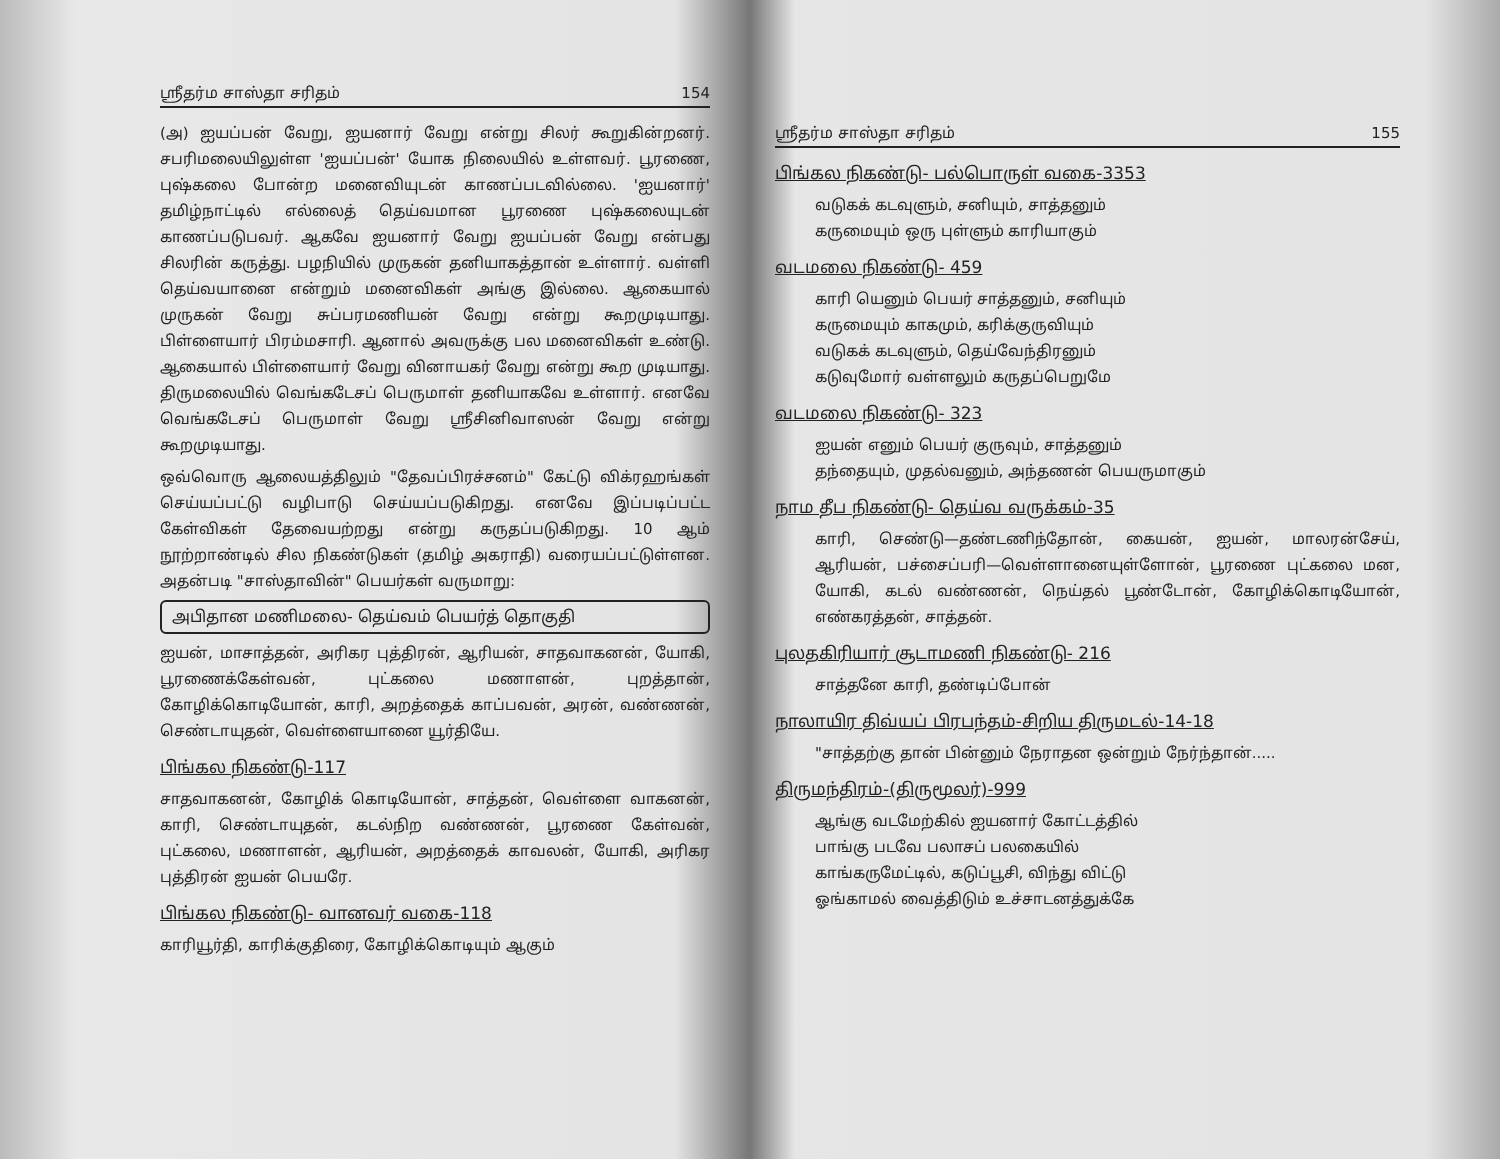ஸ்ரீதர்ம சாஸ்தா சரிதம் 154
(அ) ஐயப்பன் வேறு, ஐயனார் வேறு என்று சிலர் கூறுகின்றனர். சபரிமலையிலுள்ள 'ஐயப்பன்' யோக நிலையில் உள்ளவர். பூரணை, புஷ்கலை போன்ற மனைவியுடன் காணப்படவில்லை. 'ஐயனார்' தமிழ்நாட்டில் எல்லைத் தெய்வமான பூரணை புஷ்கலையுடன் காணப்படுபவர். ஆகவே ஐயனார் வேறு ஐயப்பன் வேறு என்பது சிலரின் கருத்து. பழநியில் முருகன் தனியாகத்தான் உள்ளார். வள்ளி தெய்வயானை என்றும் மனைவிகள் அங்கு இல்லை. ஆகையால் முருகன் வேறு சுப்பரமணியன் வேறு என்று கூறமுடியாது. பிள்ளையார் பிரம்மசாரி. ஆனால் அவருக்கு பல மனைவிகள் உண்டு. ஆகையால் பிள்ளையார் வேறு வினாயகர் வேறு என்று கூற முடியாது. திருமலையில் வெங்கடேசப் பெருமாள் தனியாகவே உள்ளார். எனவே வெங்கடேசப் பெருமாள் வேறு ஸ்ரீசினிவாஸன் வேறு என்று கூறமுடியாது.
ஒவ்வொரு ஆலையத்திலும் "தேவப்பிரச்சனம்" கேட்டு விக்ரஹங்கள் செய்யப்பட்டு வழிபாடு செய்யப்படுகிறது. எனவே இப்படிப்பட்ட கேள்விகள் தேவையற்றது என்று கருதப்படுகிறது. 10 ஆம் நூற்றாண்டில் சில நிகண்டுகள் (தமிழ் அகராதி) வரையப்பட்டுள்ளன. அதன்படி "சாஸ்தாவின்" பெயர்கள் வருமாறு:
அபிதான மணிமலை- தெய்வம் பெயர்த் தொகுதி
ஐயன், மாசாத்தன், அரிகர புத்திரன், ஆரியன், சாதவாகனன், யோகி, பூரணைக்கேள்வன், புட்கலை மணாளன், புறத்தான், கோழிக்கொடியோன், காரி, அறத்தைக் காப்பவன், அரன், வண்ணன், செண்டாயுதன், வெள்ளையானை யூர்தியே.
பிங்கல நிகண்டு-117
சாதவாகனன், கோழிக் கொடியோன், சாத்தன், வெள்ளை வாகனன், காரி, செண்டாயுதன், கடல்நிற வண்ணன், பூரணை கேள்வன், புட்கலை, மணாளன், ஆரியன், அறத்தைக் காவலன், யோகி, அரிகர புத்திரன் ஐயன் பெயரே.
பிங்கல நிகண்டு- வானவர் வகை-118
காரியூர்தி, காரிக்குதிரை, கோழிக்கொடியும் ஆகும்
ஸ்ரீதர்ம சாஸ்தா சரிதம் 155
பிங்கல நிகண்டு- பல்பொருள் வகை-3353
வடுகக் கடவுளும், சனியும், சாத்தனும்
கருமையும் ஒரு புள்ளும் காரியாகும்
வடமலை நிகண்டு- 459
காரி யெனும் பெயர் சாத்தனும், சனியும்
கருமையும் காகமும், கரிக்குருவியும்
வடுகக் கடவுளும், தெய்வேந்திரனும்
கடுவுமோர் வள்ளலும் கருதப்பெறுமே
வடமலை நிகண்டு- 323
ஐயன் எனும் பெயர் குருவும், சாத்தனும்
தந்தையும், முதல்வனும், அந்தணன் பெயருமாகும்
நாம தீப நிகண்டு- தெய்வ வருக்கம்-35
காரி, செண்டு—தண்டணிந்தோன், கையன், ஐயன், மாலரன்சேய், ஆரியன், பச்சைப்பரி—வெள்ளானையுள்ளோன், பூரணை புட்கலை மன, யோகி, கடல் வண்ணன், நெய்தல் பூண்டோன், கோழிக்கொடியோன், எண்கரத்தன், சாத்தன்.
புலதகிரியார் சூடாமணி நிகண்டு- 216
சாத்தனே காரி, தண்டிப்போன்
நாலாயிர திவ்யப் பிரபந்தம்-சிறிய திருமடல்-14-18
"சாத்தற்கு தான் பின்னும் நேராதன ஒன்றும் நேர்ந்தான்.....
திருமந்திரம்-(திருமூலர்)-999
ஆங்கு வடமேற்கில் ஐயனார் கோட்டத்தில்
பாங்கு படவே பலாசப் பலகையில்
காங்கருமேட்டில், கடுப்பூசி, விந்து விட்டு
ஓங்காமல் வைத்திடும் உச்சாடனத்துக்கே